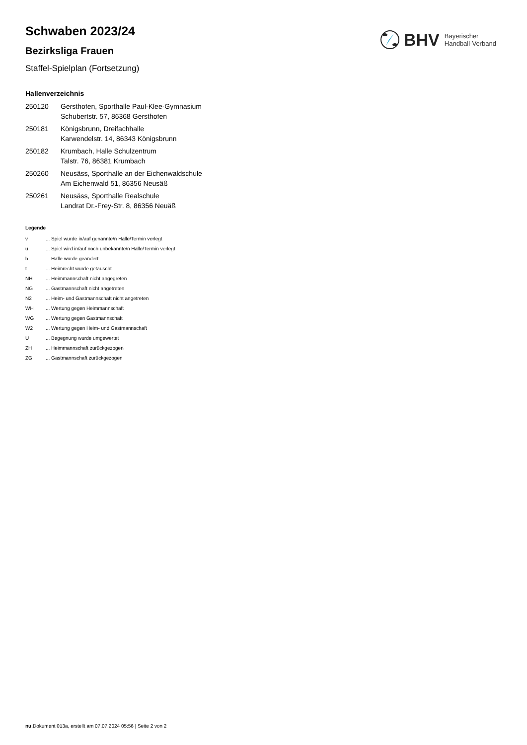Schwaben 2023/24
Bezirksliga Frauen
Staffel-Spielplan (Fortsetzung)
BHV Bayerischer
Handball-Verband
Hallenverzeichnis
| 250120 | Gersthofen, Sporthalle Paul-Klee-Gymnasium Schubertstr. 57, 86368 Gersthofen |
| 250181 | Königsbrunn, Dreifachhalle Karwendelstr. 14, 86343 Königsbrunn |
| 250182 | Krumbach, Halle Schulzentrum Talstr. 76, 86381 Krumbach |
| 250260 | Neusäss, Sporthalle an der Eichenwaldschule Am Eichenwald 51, 86356 Neusäß |
| 250261 | Neusäss, Sporthalle Realschule Landrat Dr.-Frey-Str. 8, 86356 Neuäß |
Legende
| v | ... Spiel wurde in/auf genannte/n Halle/Termin verlegt |
| u | ... Spiel wird in/auf noch unbekannte/n Halle/Termin verlegt |
| h | ... Halle wurde geändert |
| t | ... Heimrecht wurde getauscht |
| NH | ... Heimmannschaft nicht angegreten |
| NG | ... Gastmannschaft nicht angetreten |
| N2 | ... Heim- und Gastmannschaft nicht angetreten |
| WH | ... Wertung gegen Heimmannschaft |
| WG | ... Wertung gegen Gastmannschaft |
| W2 | ... Wertung gegen Heim- und Gastmannschaft |
| U | ... Begegnung wurde umgewertet |
| ZH | ... Heimmannschaft zurückgezogen |
| ZG | ... Gastmannschaft zurückgezogen |
nu.Dokument 013a, erstellt am 07.07.2024 05:56 | Seite 2 von 2